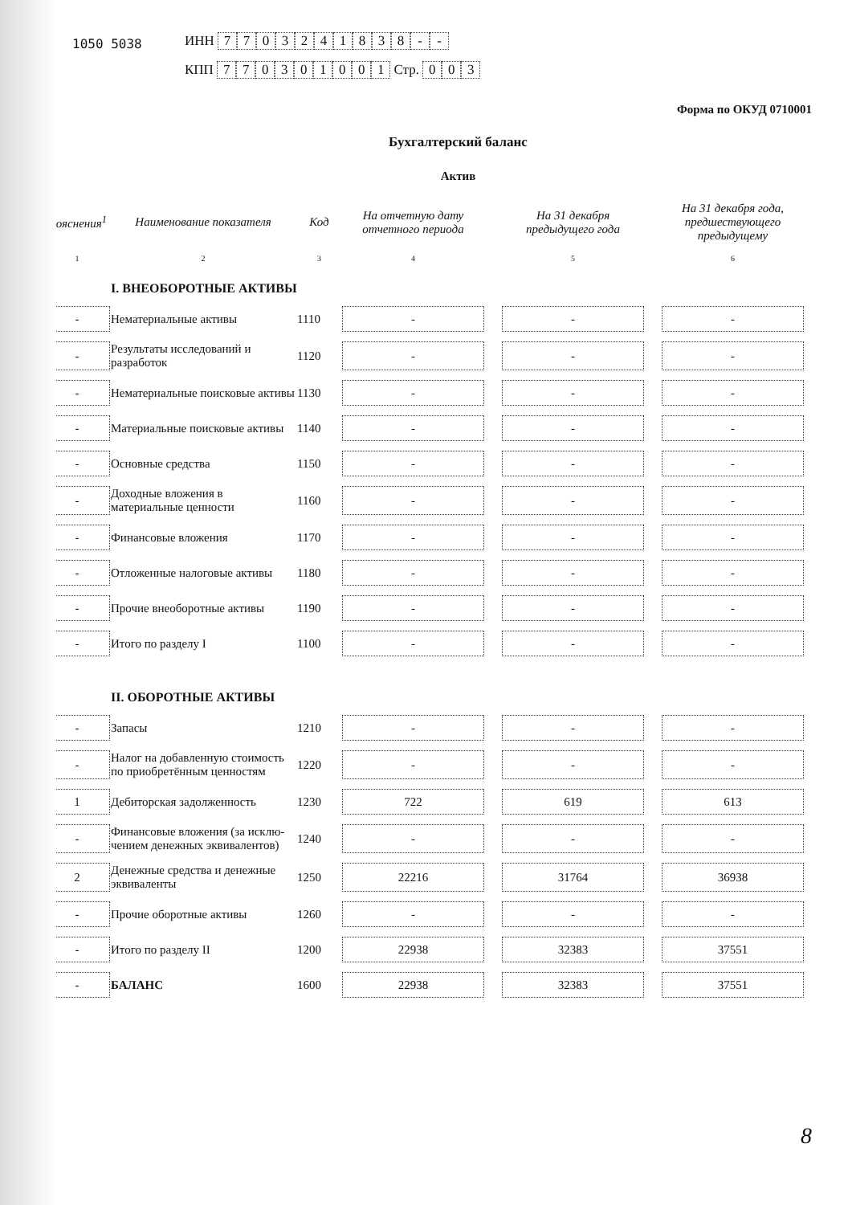1050 5038
ИНН 7703241838 - -
КПП 770301001 Стр. 003
Форма по ОКУД 0710001
Бухгалтерский баланс
Актив
| Пояснения<sup>1</sup> | Наименование показателя | Код | На отчетную дату отчетного периода | | На 31 декабря предыдущего года | | На 31 декабря года, предшествующего предыдущему |
| --- | --- | --- | --- | --- | --- | --- | --- |
| 1 | 2 | 3 | 4 | | 5 | | 6 |
| | I. ВНЕОБОРОТНЫЕ АКТИВЫ | | | | | | |
| - | Нематериальные активы | 1110 | - | | - | | - |
| - | Результаты исследований и разработок | 1120 | - | | - | | - |
| - | Нематериальные поисковые активы | 1130 | - | | - | | - |
| - | Материальные поисковые активы | 1140 | - | | - | | - |
| - | Основные средства | 1150 | - | | - | | - |
| - | Доходные вложения в материальные ценности | 1160 | - | | - | | - |
| - | Финансовые вложения | 1170 | - | | - | | - |
| - | Отложенные налоговые активы | 1180 | - | | - | | - |
| - | Прочие внеоборотные активы | 1190 | - | | - | | - |
| - | Итого по разделу I | 1100 | - | | - | | - |
| | II. ОБОРОТНЫЕ АКТИВЫ | | | | | | |
| - | Запасы | 1210 | - | | - | | - |
| - | Налог на добавленную стоимость по приобретённым ценностям | 1220 | - | | - | | - |
| 1 | Дебиторская задолженность | 1230 | 722 | | 619 | | 613 |
| - | Финансовые вложения (за исклю- чением денежных эквивалентов) | 1240 | - | | - | | - |
| 2 | Денежные средства и денежные эквиваленты | 1250 | 22216 | | 31764 | | 36938 |
| - | Прочие оборотные активы | 1260 | - | | - | | - |
| - | Итого по разделу II | 1200 | 22938 | | 32383 | | 37551 |
| - | БАЛАНС | 1600 | 22938 | | 32383 | | 37551 |
8